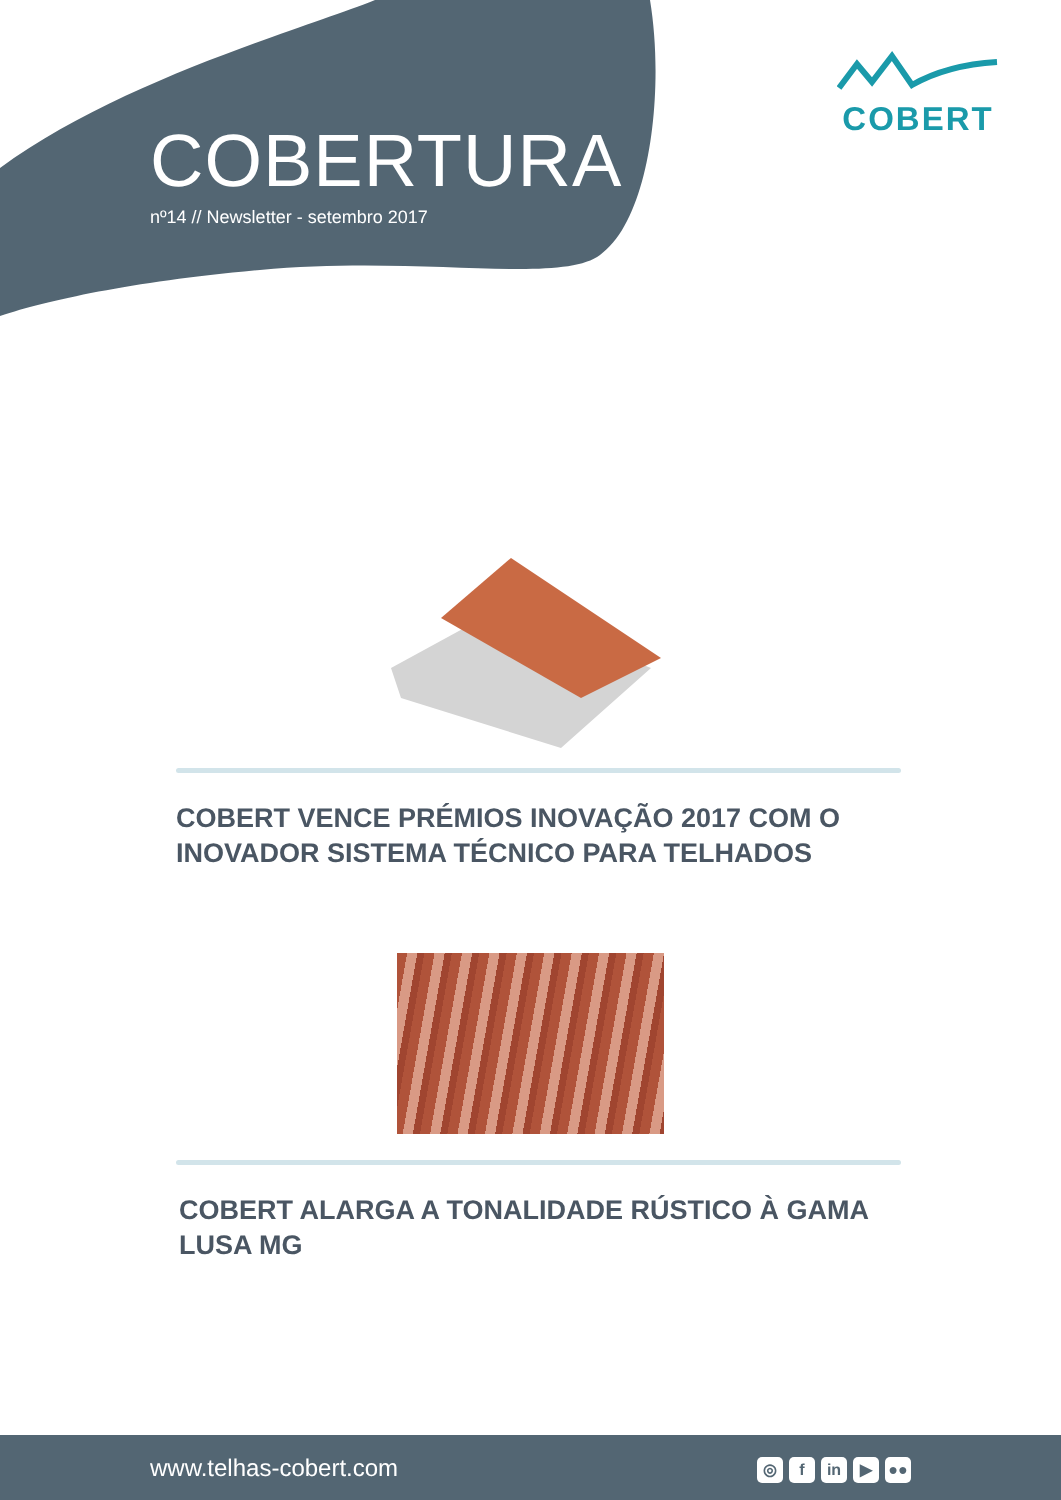COBERTURA
nº14 // Newsletter - setembro 2017
COBERT
COBERT VENCE PRÉMIOS INOVAÇÃO 2017 COM O INOVADOR SISTEMA TÉCNICO PARA TELHADOS
COBERT ALARGA A TONALIDADE RÚSTICO À GAMA LUSA MG
www.telhas-cobert.com ◎ f in ▶ ●●